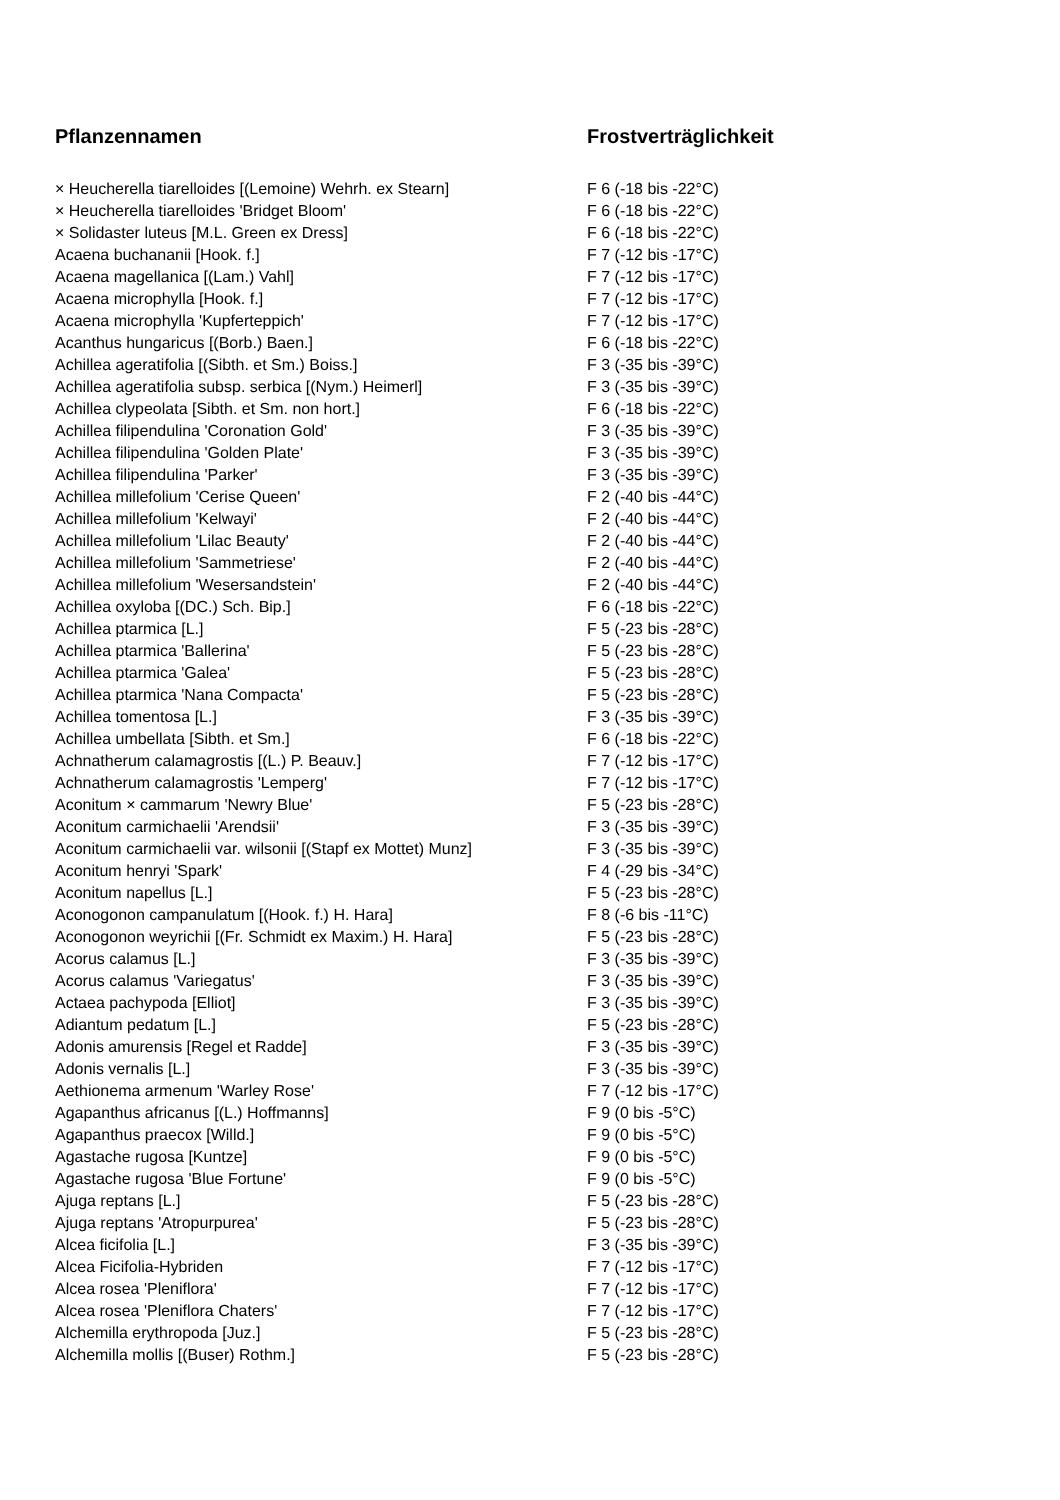| Pflanzennamen | Frostverträglichkeit |
| --- | --- |
| × Heucherella tiarelloides [(Lemoine) Wehrh. ex Stearn] | F 6 (-18 bis -22°C) |
| × Heucherella tiarelloides 'Bridget Bloom' | F 6 (-18 bis -22°C) |
| × Solidaster luteus [M.L. Green ex Dress] | F 6 (-18 bis -22°C) |
| Acaena buchananii [Hook. f.] | F 7 (-12 bis -17°C) |
| Acaena magellanica [(Lam.) Vahl] | F 7 (-12 bis -17°C) |
| Acaena microphylla [Hook. f.] | F 7 (-12 bis -17°C) |
| Acaena microphylla 'Kupferteppich' | F 7 (-12 bis -17°C) |
| Acanthus hungaricus [(Borb.) Baen.] | F 6 (-18 bis -22°C) |
| Achillea ageratifolia [(Sibth. et Sm.) Boiss.] | F 3 (-35 bis -39°C) |
| Achillea ageratifolia subsp. serbica [(Nym.) Heimerl] | F 3 (-35 bis -39°C) |
| Achillea clypeolata [Sibth. et Sm. non hort.] | F 6 (-18 bis -22°C) |
| Achillea filipendulina 'Coronation Gold' | F 3 (-35 bis -39°C) |
| Achillea filipendulina 'Golden Plate' | F 3 (-35 bis -39°C) |
| Achillea filipendulina 'Parker' | F 3 (-35 bis -39°C) |
| Achillea millefolium 'Cerise Queen' | F 2 (-40 bis -44°C) |
| Achillea millefolium 'Kelwayi' | F 2 (-40 bis -44°C) |
| Achillea millefolium 'Lilac Beauty' | F 2 (-40 bis -44°C) |
| Achillea millefolium 'Sammetriese' | F 2 (-40 bis -44°C) |
| Achillea millefolium 'Wesersandstein' | F 2 (-40 bis -44°C) |
| Achillea oxyloba [(DC.) Sch. Bip.] | F 6 (-18 bis -22°C) |
| Achillea ptarmica [L.] | F 5 (-23 bis -28°C) |
| Achillea ptarmica 'Ballerina' | F 5 (-23 bis -28°C) |
| Achillea ptarmica 'Galea' | F 5 (-23 bis -28°C) |
| Achillea ptarmica 'Nana Compacta' | F 5 (-23 bis -28°C) |
| Achillea tomentosa [L.] | F 3 (-35 bis -39°C) |
| Achillea umbellata [Sibth. et Sm.] | F 6 (-18 bis -22°C) |
| Achnatherum calamagrostis [(L.) P. Beauv.] | F 7 (-12 bis -17°C) |
| Achnatherum calamagrostis 'Lemperg' | F 7 (-12 bis -17°C) |
| Aconitum × cammarum 'Newry Blue' | F 5 (-23 bis -28°C) |
| Aconitum carmichaelii 'Arendsii' | F 3 (-35 bis -39°C) |
| Aconitum carmichaelii var. wilsonii [(Stapf ex Mottet) Munz] | F 3 (-35 bis -39°C) |
| Aconitum henryi 'Spark' | F 4 (-29 bis -34°C) |
| Aconitum napellus [L.] | F 5 (-23 bis -28°C) |
| Aconogonon campanulatum [(Hook. f.) H. Hara] | F 8 (-6 bis -11°C) |
| Aconogonon weyrichii [(Fr. Schmidt ex Maxim.) H. Hara] | F 5 (-23 bis -28°C) |
| Acorus calamus [L.] | F 3 (-35 bis -39°C) |
| Acorus calamus 'Variegatus' | F 3 (-35 bis -39°C) |
| Actaea pachypoda [Elliot] | F 3 (-35 bis -39°C) |
| Adiantum pedatum [L.] | F 5 (-23 bis -28°C) |
| Adonis amurensis [Regel et Radde] | F 3 (-35 bis -39°C) |
| Adonis vernalis [L.] | F 3 (-35 bis -39°C) |
| Aethionema armenum 'Warley Rose' | F 7 (-12 bis -17°C) |
| Agapanthus africanus [(L.) Hoffmanns] | F 9 (0 bis -5°C) |
| Agapanthus praecox [Willd.] | F 9 (0 bis -5°C) |
| Agastache rugosa [Kuntze] | F 9 (0 bis -5°C) |
| Agastache rugosa 'Blue Fortune' | F 9 (0 bis -5°C) |
| Ajuga reptans [L.] | F 5 (-23 bis -28°C) |
| Ajuga reptans 'Atropurpurea' | F 5 (-23 bis -28°C) |
| Alcea ficifolia [L.] | F 3 (-35 bis -39°C) |
| Alcea Ficifolia-Hybriden | F 7 (-12 bis -17°C) |
| Alcea rosea 'Pleniflora' | F 7 (-12 bis -17°C) |
| Alcea rosea 'Pleniflora Chaters' | F 7 (-12 bis -17°C) |
| Alchemilla erythropoda [Juz.] | F 5 (-23 bis -28°C) |
| Alchemilla mollis [(Buser) Rothm.] | F 5 (-23 bis -28°C) |